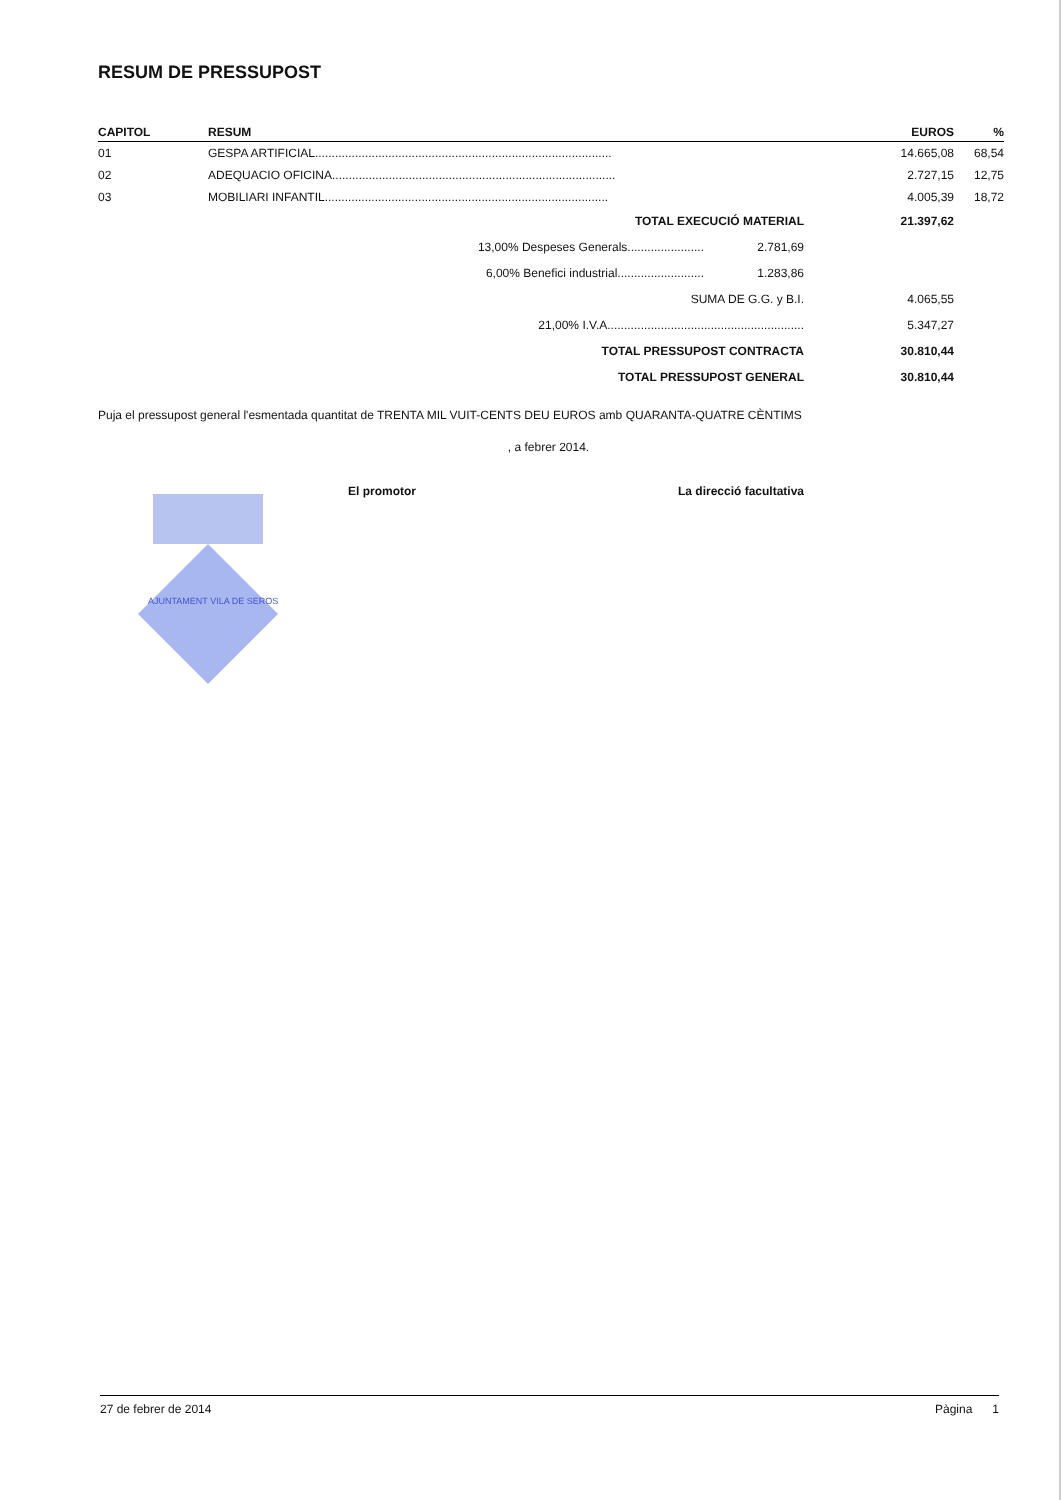RESUM DE PRESSUPOST
| CAPITOL | RESUM | EUROS | % |
| --- | --- | --- | --- |
| 01 | GESPA ARTIFICIAL......................................................................................... | 14.665,08 | 68,54 |
| 02 | ADEQUACIO OFICINA..................................................................................... | 2.727,15 | 12,75 |
| 03 | MOBILIARI INFANTIL..................................................................................... | 4.005,39 | 18,72 |
| TOTAL EXECUCIÓ MATERIAL | | 21.397,62 | |
| 13,00% Despeses Generals....................... | 2.781,69 | | |
| 6,00% Benefici industrial.......................... | 1.283,86 | | |
| SUMA DE G.G. y B.I. | | 4.065,55 | |
| 21,00% I.V.A........................................................... | | 5.347,27 | |
| TOTAL PRESSUPOST CONTRACTA | | 30.810,44 | |
| TOTAL PRESSUPOST GENERAL | | 30.810,44 | |
Puja el pressupost general l'esmentada quantitat de TRENTA MIL VUIT-CENTS DEU EUROS amb QUARANTA-QUATRE CÈNTIMS
, a febrer 2014.
AJUNTAMENT VILA DE SEROS
El promotor La direcció facultativa
27 de febrer de 2014 Pàgina 1